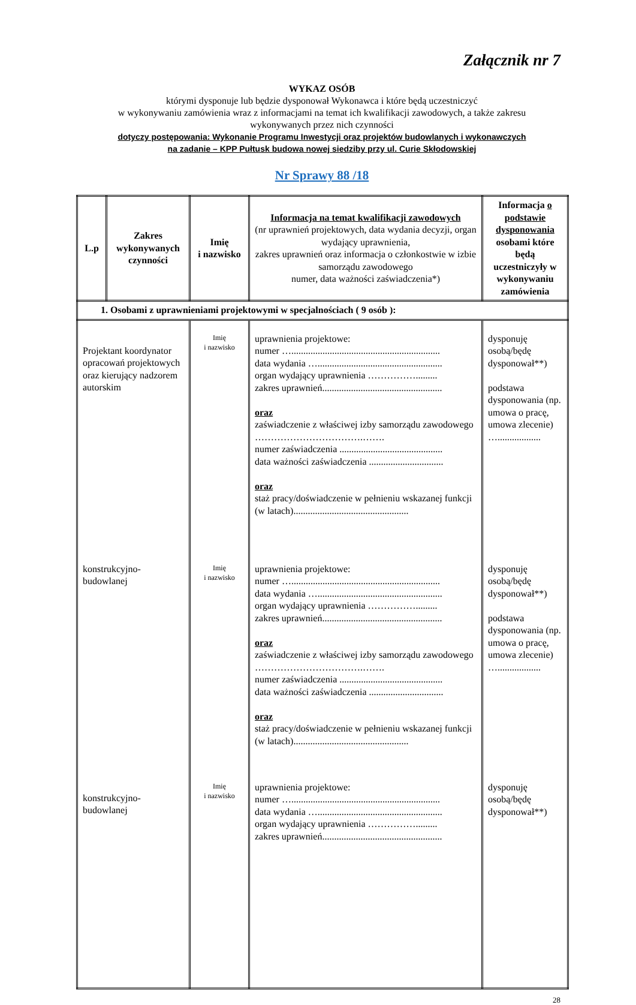Załącznik nr 7
WYKAZ OSÓB
którymi dysponuje lub będzie dysponował Wykonawca i które będą uczestniczyć
w wykonywaniu zamówienia wraz z informacjami na temat ich kwalifikacji zawodowych, a także zakresu
wykonywanych przez nich czynności
dotyczy postępowania: Wykonanie Programu Inwestycji oraz projektów budowlanych i wykonawczych
na zadanie – KPP Pułtusk budowa nowej siedziby przy ul. Curie Skłodowskiej
Nr Sprawy 88 /18
| L.p | Zakres wykonywanych czynności | Imię i nazwisko | Informacja na temat kwalifikacji zawodowych (nr uprawnień projektowych, data wydania decyzji, organ wydający uprawnienia, zakres uprawnień oraz informacja o członkostwie w izbie samorządu zawodowego numer, data ważności zaświadczenia*) | Informacja o podstawie dysponowania osobami które będą uczestniczyły w wykonywaniu zamówienia |
| --- | --- | --- | --- | --- |
| 1. Osobami z uprawnieniami projektowymi w specjalnościach ( 9 osób ): | | | | |
| Projektant koordynator opracowań projektowych oraz kierujący nadzorem autorskim | | Imię i nazwisko | uprawnienia projektowe: numer ….............................................................. data wydania ….................................................... organ wydający uprawnienia ……………......... zakres uprawnień.................................................. oraz zaświadczenie z właściwej izby samorządu zawodowego …………………………….……. numer zaświadczenia ........................................... data ważności zaświadczenia ............................... oraz staż pracy/doświadczenie w pełnieniu wskazanej funkcji (w latach)................................................ | dysponuję osobą/będę dysponował**) podstawa dysponowania (np. umowa o pracę, umowa zlecenie) ….................. |
| konstrukcyjno-budowlanej | | Imię i nazwisko | uprawnienia projektowe: numer ….............................................................. data wydania ….................................................... organ wydający uprawnienia ……………......... zakres uprawnień.................................................. oraz zaświadczenie z właściwej izby samorządu zawodowego …………………………….……. numer zaświadczenia ........................................... data ważności zaświadczenia ............................... oraz staż pracy/doświadczenie w pełnieniu wskazanej funkcji (w latach)................................................ | dysponuję osobą/będę dysponował**) podstawa dysponowania (np. umowa o pracę, umowa zlecenie) ….................. |
| konstrukcyjno-budowlanej | | Imię i nazwisko | uprawnienia projektowe: numer ….............................................................. data wydania ….................................................... organ wydający uprawnienia ……………......... zakres uprawnień.................................................. | dysponuję osobą/będę dysponował**) |
28